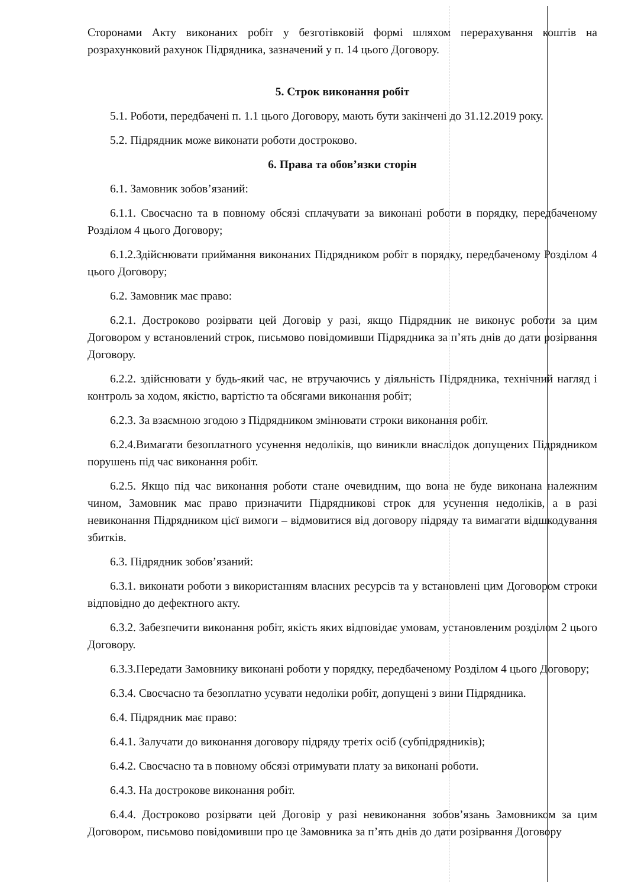Сторонами Акту виконаних робіт у безготівковій формі шляхом перерахування коштів на розрахунковий рахунок Підрядника, зазначений у п. 14 цього Договору.
5. Строк виконання робіт
5.1. Роботи, передбачені п. 1.1 цього Договору, мають бути закінчені до 31.12.2019 року.
5.2. Підрядник може виконати роботи достроково.
6. Права та обов’язки сторін
6.1. Замовник зобов’язаний:
6.1.1. Своєчасно та в повному обсязі сплачувати за виконані роботи в порядку, передбаченому Розділом 4 цього Договору;
6.1.2.Здійснювати приймання виконаних Підрядником робіт в порядку, передбаченому Розділом 4 цього Договору;
6.2. Замовник має право:
6.2.1. Достроково розірвати цей Договір у разі, якщо Підрядник не виконує роботи за цим Договором у встановлений строк, письмово повідомивши Підрядника за п’ять днів до дати розірвання Договору.
6.2.2. здійснювати у будь-який час, не втручаючись у діяльність Підрядника, технічний нагляд і контроль за ходом, якістю, вартістю та обсягами виконання робіт;
6.2.3. За взаємною згодою з Підрядником змінювати строки виконання робіт.
6.2.4.Вимагати безоплатного усунення недоліків, що виникли внаслідок допущених Підрядником порушень під час виконання робіт.
6.2.5. Якщо під час виконання роботи стане очевидним, що вона не буде виконана належним чином, Замовник має право призначити Підрядникові строк для усунення недоліків, а в разі невиконання Підрядником цієї вимоги – відмовитися від договору підряду та вимагати відшкодування збитків.
6.3. Підрядник зобов’язаний:
6.3.1. виконати роботи з використанням власних ресурсів та у встановлені цим Договором строки відповідно до дефектного акту.
6.3.2. Забезпечити виконання робіт, якість яких відповідає умовам, установленим розділом 2 цього Договору.
6.3.3.Передати Замовнику виконані роботи у порядку, передбаченому Розділом 4 цього Договору;
6.3.4. Своєчасно та безоплатно усувати недоліки робіт, допущені з вини Підрядника.
6.4. Підрядник має право:
6.4.1. Залучати до виконання договору підряду третіх осіб (субпідрядників);
6.4.2. Своєчасно та в повному обсязі отримувати плату за виконані роботи.
6.4.3. На дострокове виконання робіт.
6.4.4. Достроково розірвати цей Договір у разі невиконання зобов’язань Замовником за цим Договором, письмово повідомивши про це Замовника за п’ять днів до дати розірвання Договору